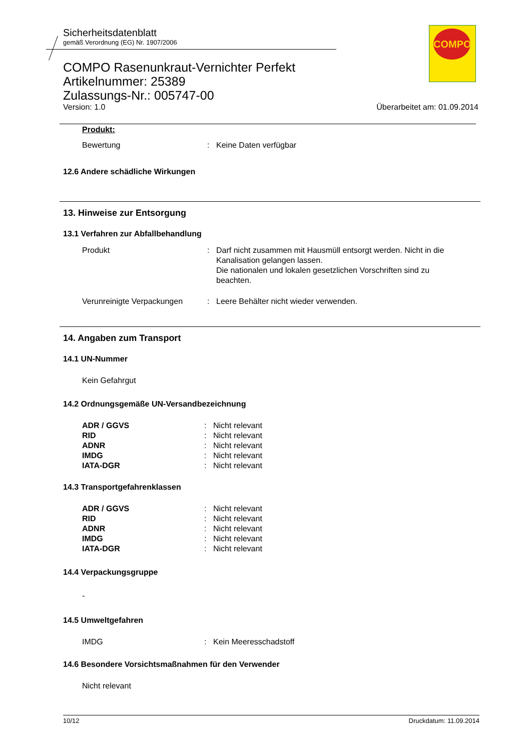Sicherheitsdatenblatt
gemäß Verordnung (EG) Nr. 1907/2006
COMPO
COMPO Rasenunkraut-Vernichter Perfekt
Artikelnummer: 25389
Zulassungs-Nr.: 005747-00
Version: 1.0 Überarbeitet am: 01.09.2014
Produkt:
Bewertung: Keine Daten verfügbar
12.6 Andere schädliche Wirkungen
13. Hinweise zur Entsorgung
13.1 Verfahren zur Abfallbehandlung
Produkt: Darf nicht zusammen mit Hausmüll entsorgt werden. Nicht in die Kanalisation gelangen lassen.
Die nationalen und lokalen gesetzlichen Vorschriften sind zu beachten.
Verunreinigte Verpackungen: Leere Behälter nicht wieder verwenden.
14. Angaben zum Transport
14.1 UN-Nummer
Kein Gefahrgut
14.2 Ordnungsgemäße UN-Versandbezeichnung
ADR / GGVS: Nicht relevant
RID: Nicht relevant
ADNR: Nicht relevant
IMDG: Nicht relevant
IATA-DGR: Nicht relevant
14.3 Transportgefahrenklassen
ADR / GGVS: Nicht relevant
RID: Nicht relevant
ADNR: Nicht relevant
IMDG: Nicht relevant
IATA-DGR: Nicht relevant
14.4 Verpackungsgruppe
-
14.5 Umweltgefahren
IMDG: Kein Meeresschadstoff
14.6 Besondere Vorsichtsmaßnahmen für den Verwender
Nicht relevant
10/12 Druckdatum: 11.09.2014